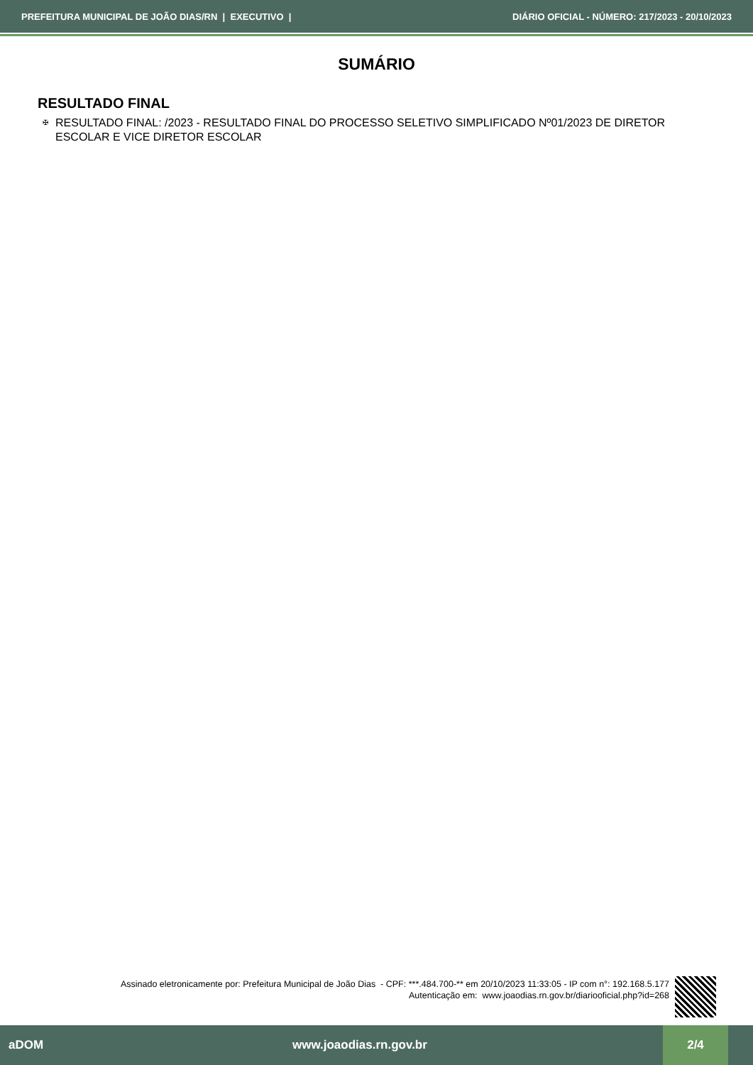PREFEITURA MUNICIPAL DE JOÃO DIAS/RN | EXECUTIVO | DIÁRIO OFICIAL - NÚMERO: 217/2023 - 20/10/2023
SUMÁRIO
RESULTADO FINAL
✠ RESULTADO FINAL: /2023 - RESULTADO FINAL DO PROCESSO SELETIVO SIMPLIFICADO Nº01/2023 DE DIRETOR ESCOLAR E VICE DIRETOR ESCOLAR
Assinado eletronicamente por: Prefeitura Municipal de João Dias - CPF: ***.484.700-** em 20/10/2023 11:33:05 - IP com n°: 192.168.5.177
Autenticação em: www.joaodias.rn.gov.br/diariooficial.php?id=268
aDOM www.joaodias.rn.gov.br 2/4